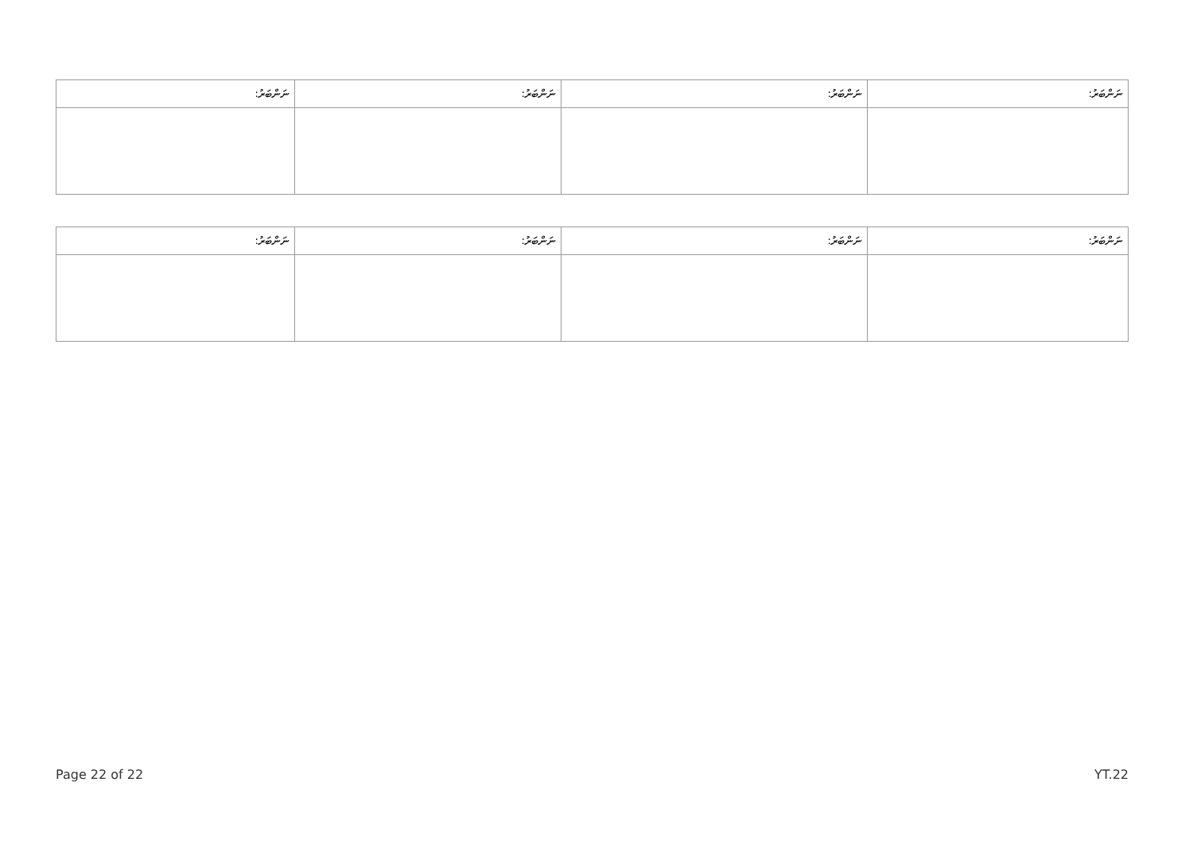| ނަންބަރު: | ނަންބަރު: | ނަންބަރު: | ނަންބަރު: |
| --- | --- | --- | --- |
| ނަންބަރު: | ނަންބަރު: | ނަންބަރު: | ނަންބަރު: |
| --- | --- | --- | --- |
Page 22 of 22 YT.22